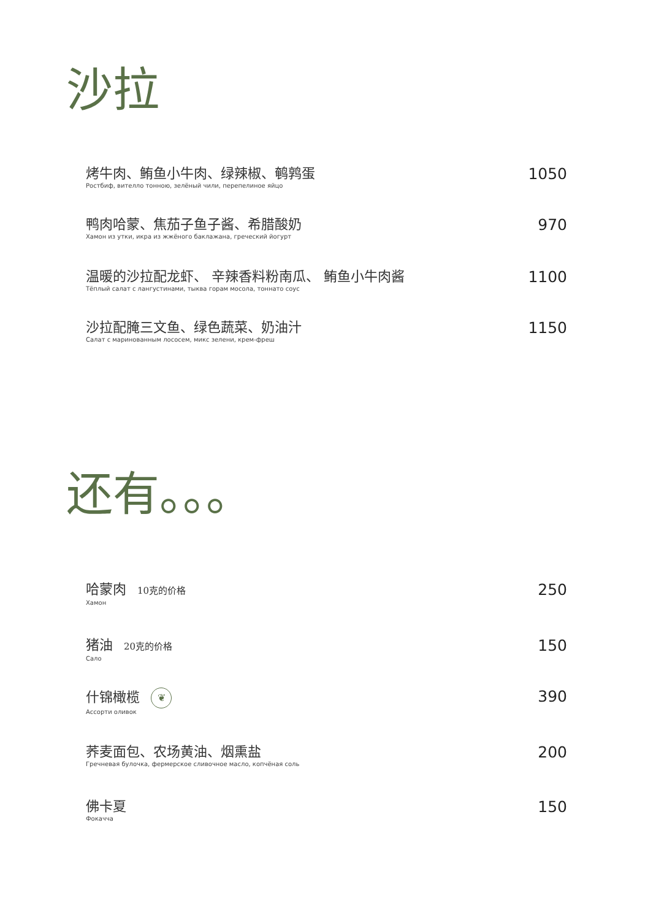沙拉
烤牛肉、鲔鱼小牛肉、绿辣椒、鹌鹑蛋
Ростбиф, вителло тонною, зелёный чили, перепелиное яйцо
1050
鸭肉哈蒙、焦茄子鱼子酱、希腊酸奶
Хамон из утки, икра из жжёного баклажана, греческий йогурт
970
温暖的沙拉配龙虾、 辛辣香料粉南瓜、 鲔鱼小牛肉酱
Тёплый салат с лангустинами, тыква горам мосола, тоннато соус
1100
沙拉配腌三文鱼、绿色蔬菜、奶油汁
Салат с маринованным лососем, микс зелени, крем-фреш
1150
还有。。。
哈蒙肉 10克的价格
Хамон
250
猪油 20克的价格
Сало
150
什锦橄榄 ❦
Ассорти оливок
390
荞麦面包、农场黄油、烟熏盐
Гречневая булочка, фермерское сливочное масло, копчёная соль
200
佛卡夏
Фокачча
150